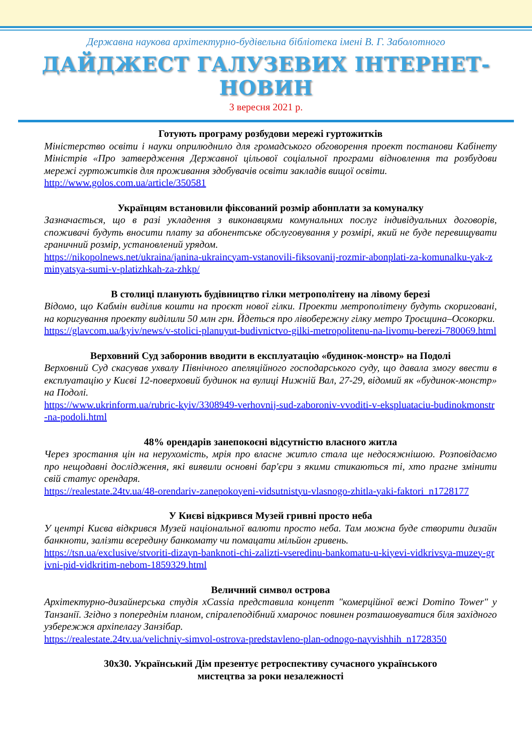Державна наукова архітектурно-будівельна бібліотека імені В. Г. Заболотного
ДАЙДЖЕСТ ГАЛУЗЕВИХ ІНТЕРНЕТ-НОВИН
3 вересня 2021 р.
Готують програму розбудови мережі гуртожитків
Міністерство освіти і науки оприлюднило для громадського обговорення проект постанови Кабінету Міністрів «Про затвердження Державної цільової соціальної програми відновлення та розбудови мережі гуртожитків для проживання здобувачів освіти закладів вищої освіти.
http://www.golos.com.ua/article/350581
Українцям встановили фіксований розмір абонплати за комуналку
Зазначається, що в разі укладення з виконавцями комунальних послуг індивідуальних договорів, споживачі будуть вносити плату за абонентське обслуговування у розмірі, який не буде перевищувати граничний розмір, установлений урядом.
https://nikopolnews.net/ukraina/janina-ukraincyam-vstanovili-fiksovanij-rozmir-abonplati-za-komunalku-yak-zminyatsya-sumi-v-platizhkah-za-zhkp/
В столиці планують будівництво гілки метрополітену на лівому березі
Відомо, що Кабмін виділив кошти на проєкт нової гілки. Проекти метрополітену будуть скориговані, на коригування проекту виділили 50 млн грн. Йдеться про лівобережну гілку метро Троєщина–Осокорки.
https://glavcom.ua/kyiv/news/v-stolici-planuyut-budivnictvo-gilki-metropolitenu-na-livomu-berezi-780069.html
Верховний Суд заборонив вводити в експлуатацію «будинок-монстр» на Подолі
Верховний Суд скасував ухвалу Північного апеляційного господарського суду, що давала змогу ввести в експлуатацію у Києві 12-поверховий будинок на вулиці Нижній Вал, 27-29, відомий як «будинок-монстр» на Подолі.
https://www.ukrinform.ua/rubric-kyiv/3308949-verhovnij-sud-zaboroniv-vvoditi-v-ekspluataciu-budinokmonstr-na-podoli.html
48% орендарів занепокоєні відсутністю власного житла
Через зростання цін на нерухомість, мрія про власне житло стала ще недосяжнішою. Розповідаємо про нещодавні дослідження, які виявили основні бар'єри з якими стикаються ті, хто прагне змінити свій статус орендаря.
https://realestate.24tv.ua/48-orendariv-zanepokoyeni-vidsutnistyu-vlasnogo-zhitla-yaki-faktori_n1728177
У Києві відкрився Музей гривні просто неба
У центрі Києва відкрився Музей національної валюти просто неба. Там можна буде створити дизайн банкноти, залізти всередину банкомату чи помацати мільйон гривень.
https://tsn.ua/exclusive/stvoriti-dizayn-banknoti-chi-zalizti-vseredinu-bankomatu-u-kiyevi-vidkrivsya-muzey-grivni-pid-vidkritim-nebom-1859329.html
Величний символ острова
Архітектурно-дизайнерська студія xCassia представила концепт "комерційної вежі Domino Tower" у Танзанії. Згідно з попереднім планом, спіралеподібний хмарочос повинен розташовуватися біля західного узбережжя архіпелагу Занзібар.
https://realestate.24tv.ua/velichniy-simvol-ostrova-predstavleno-plan-odnogo-nayvishhih_n1728350
30х30. Український Дім презентує ретроспективу сучасного українського
мистецтва за роки незалежності